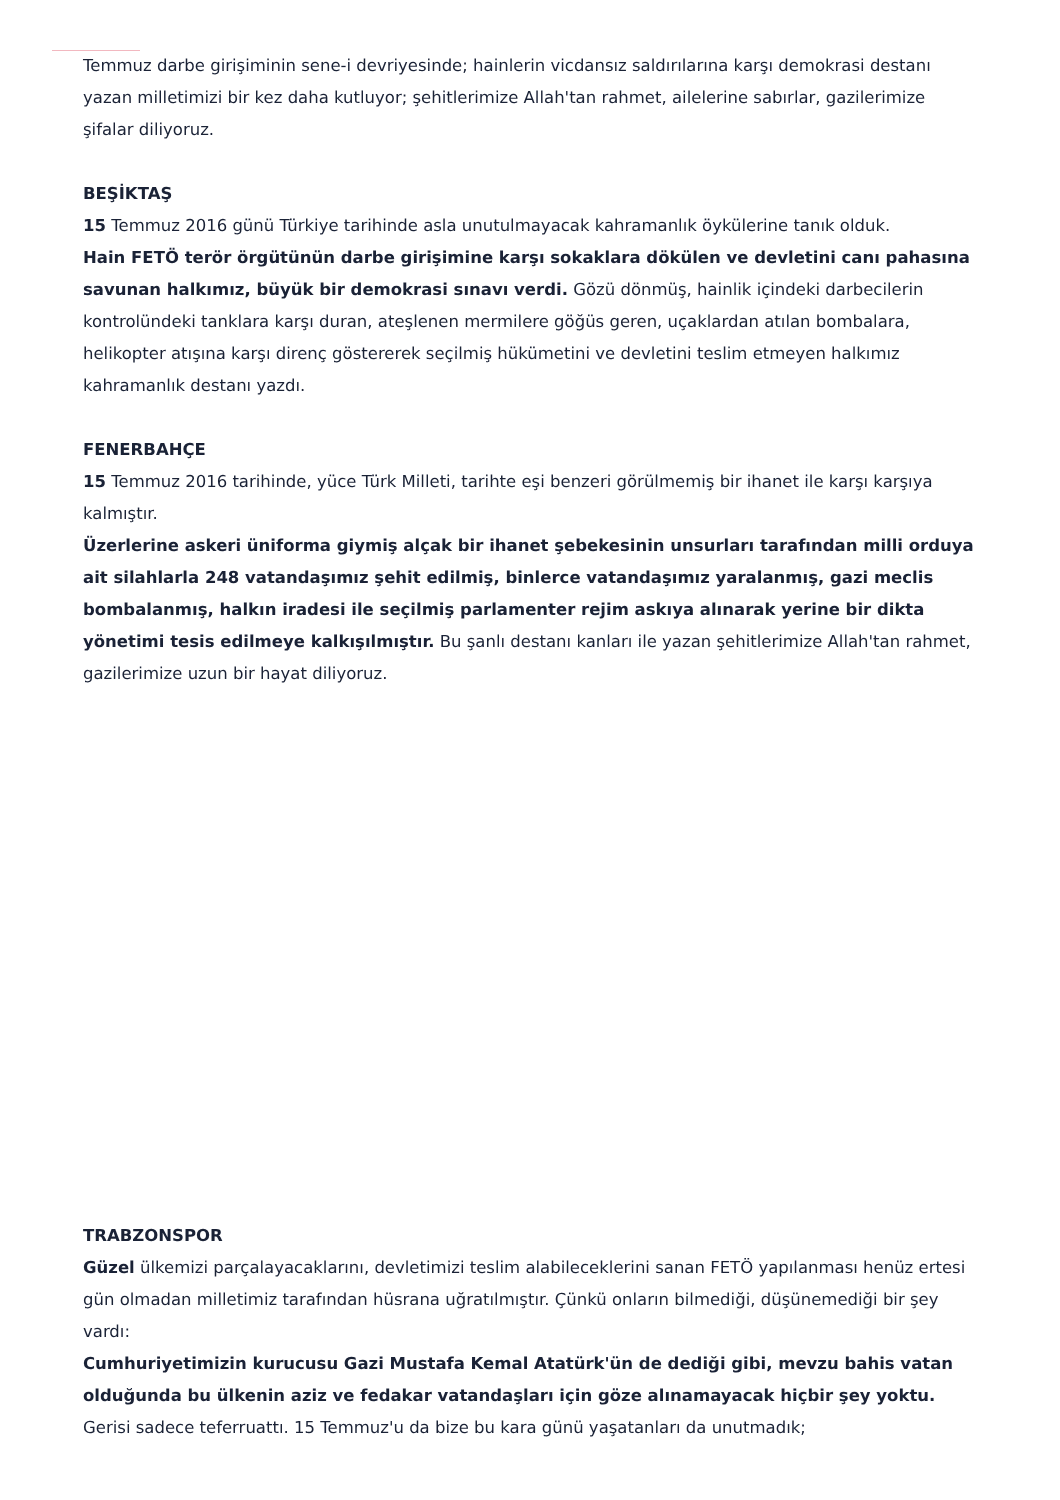Temmuz darbe girişiminin sene-i devriyesinde; hainlerin vicdansız saldırılarına karşı demokrasi destanı yazan milletimizi bir kez daha kutluyor; şehitlerimize Allah'tan rahmet, ailelerine sabırlar, gazilerimize şifalar diliyoruz.
BEŞİKTAŞ
15 Temmuz 2016 günü Türkiye tarihinde asla unutulmayacak kahramanlık öykülerine tanık olduk.
Hain FETÖ terör örgütünün darbe girişimine karşı sokaklara dökülen ve devletini canı pahasına savunan halkımız, büyük bir demokrasi sınavı verdi. Gözü dönmüş, hainlik içindeki darbecilerin kontrolündeki tanklara karşı duran, ateşlenen mermilere göğüs geren, uçaklardan atılan bombalara, helikopter atışına karşı direnç göstererek seçilmiş hükümetini ve devletini teslim etmeyen halkımız kahramanlık destanı yazdı.
FENERBAHÇE
15 Temmuz 2016 tarihinde, yüce Türk Milleti, tarihte eşi benzeri görülmemiş bir ihanet ile karşı karşıya kalmıştır.
Üzerlerine askeri üniforma giymiş alçak bir ihanet şebekesinin unsurları tarafından milli orduya ait silahlarla 248 vatandaşımız şehit edilmiş, binlerce vatandaşımız yaralanmış, gazi meclis bombalanmış, halkın iradesi ile seçilmiş parlamenter rejim askıya alınarak yerine bir dikta yönetimi tesis edilmeye kalkışılmıştır. Bu şanlı destanı kanları ile yazan şehitlerimize Allah'tan rahmet, gazilerimize uzun bir hayat diliyoruz.
TRABZONSPOR
Güzel ülkemizi parçalayacaklarını, devletimizi teslim alabileceklerini sanan FETÖ yapılanması henüz ertesi gün olmadan milletimiz tarafından hüsrana uğratılmıştır. Çünkü onların bilmediği, düşünemediği bir şey vardı:
Cumhuriyetimizin kurucusu Gazi Mustafa Kemal Atatürk'ün de dediği gibi, mevzu bahis vatan olduğunda bu ülkenin aziz ve fedakar vatandaşları için göze alınamayacak hiçbir şey yoktu. Gerisi sadece teferruattı. 15 Temmuz'u da bize bu kara günü yaşatanları da unutmadık;